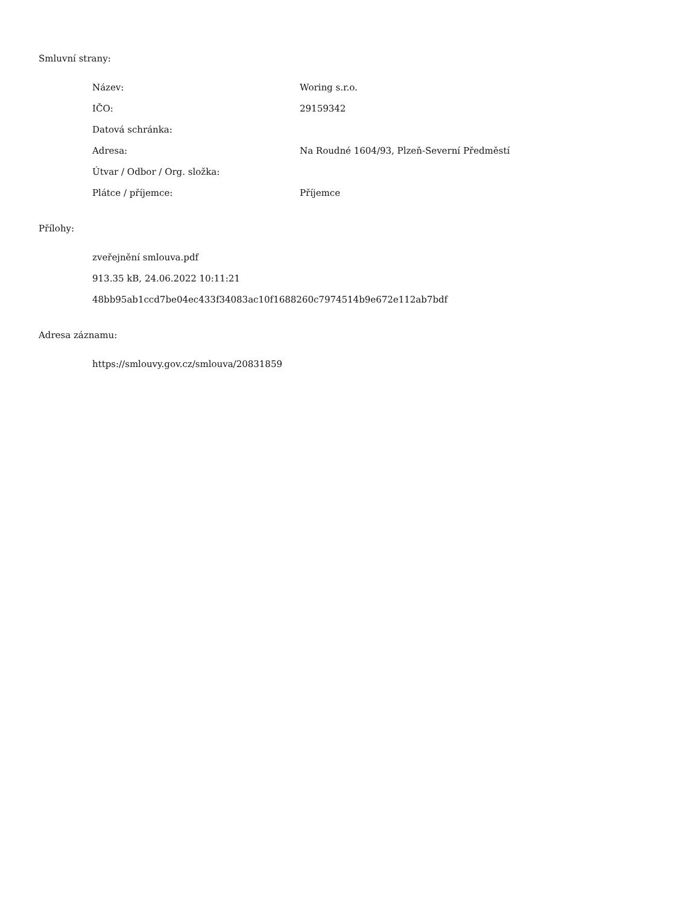Smluvní strany:
| Název: | Woring s.r.o. |
| IČO: | 29159342 |
| Datová schránka: | |
| Adresa: | Na Roudné 1604/93, Plzeň-Severní Předměstí |
| Útvar / Odbor / Org. složka: | |
| Plátce / příjemce: | Příjemce |
Přílohy:
zveřejnění smlouva.pdf
913.35 kB, 24.06.2022 10:11:21
48bb95ab1ccd7be04ec433f34083ac10f1688260c7974514b9e672e112ab7bdf
Adresa záznamu:
https://smlouvy.gov.cz/smlouva/20831859